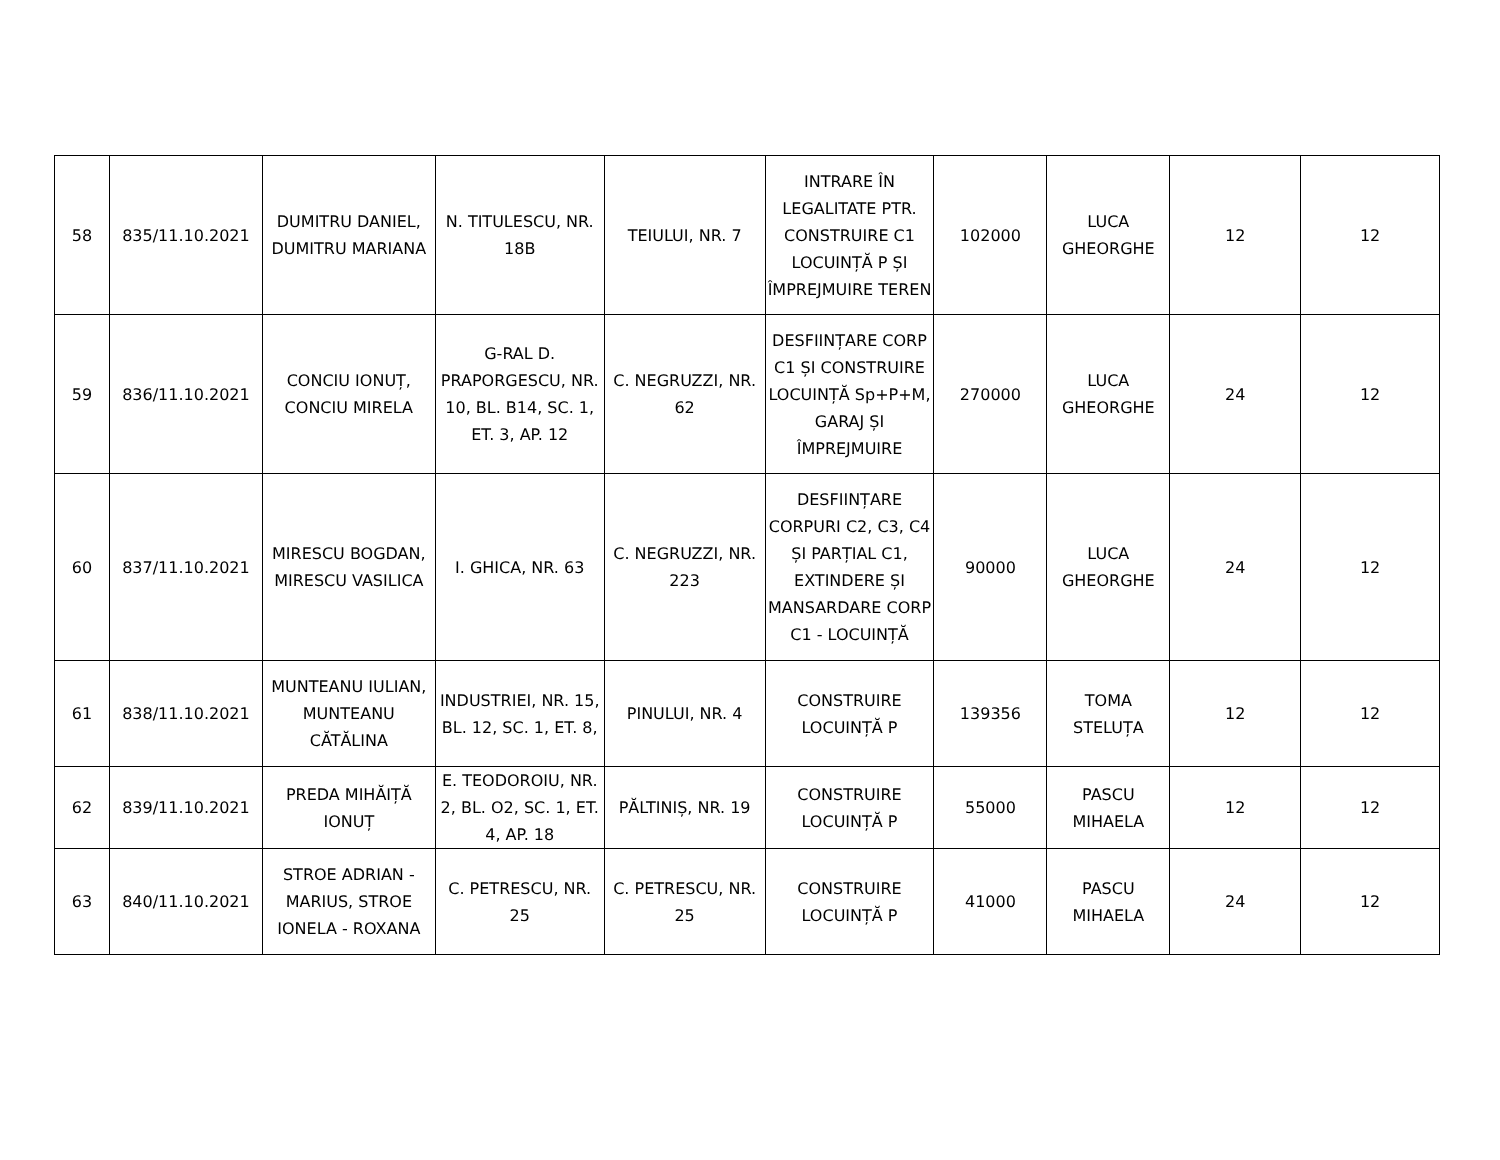| 58 | 835/11.10.2021 | DUMITRU DANIEL, DUMITRU MARIANA | N. TITULESCU, NR. 18B | TEIULUI, NR. 7 | INTRARE ÎN LEGALITATE PTR. CONSTRUIRE C1 LOCUINȚĂ P ȘI ÎMPREJMUIRE TEREN | 102000 | LUCA GHEORGHE | 12 | 12 |
| 59 | 836/11.10.2021 | CONCIU IONUȚ, CONCIU MIRELA | G-RAL D. PRAPORGESCU, NR. 10, BL. B14, SC. 1, ET. 3, AP. 12 | C. NEGRUZZI, NR. 62 | DESFIINȚARE CORP C1 ȘI CONSTRUIRE LOCUINȚĂ Sp+P+M, GARAJ ȘI ÎMPREJMUIRE | 270000 | LUCA GHEORGHE | 24 | 12 |
| 60 | 837/11.10.2021 | MIRESCU BOGDAN, MIRESCU VASILICA | I. GHICA, NR. 63 | C. NEGRUZZI, NR. 223 | DESFIINȚARE CORPURI C2, C3, C4 ȘI PARȚIAL C1, EXTINDERE ȘI MANSARDARE CORP C1 - LOCUINȚĂ | 90000 | LUCA GHEORGHE | 24 | 12 |
| 61 | 838/11.10.2021 | MUNTEANU IULIAN, MUNTEANU CĂTĂLINA | INDUSTRIEI, NR. 15, BL. 12, SC. 1, ET. 8, | PINULUI, NR. 4 | CONSTRUIRE LOCUINȚĂ P | 139356 | TOMA STELUȚA | 12 | 12 |
| 62 | 839/11.10.2021 | PREDA MIHĂIȚĂ IONUȚ | E. TEODOROIU, NR. 2, BL. O2, SC. 1, ET. 4, AP. 18 | PĂLTINIȘ, NR. 19 | CONSTRUIRE LOCUINȚĂ P | 55000 | PASCU MIHAELA | 12 | 12 |
| 63 | 840/11.10.2021 | STROE ADRIAN - MARIUS, STROE IONELA - ROXANA | C. PETRESCU, NR. 25 | C. PETRESCU, NR. 25 | CONSTRUIRE LOCUINȚĂ P | 41000 | PASCU MIHAELA | 24 | 12 |